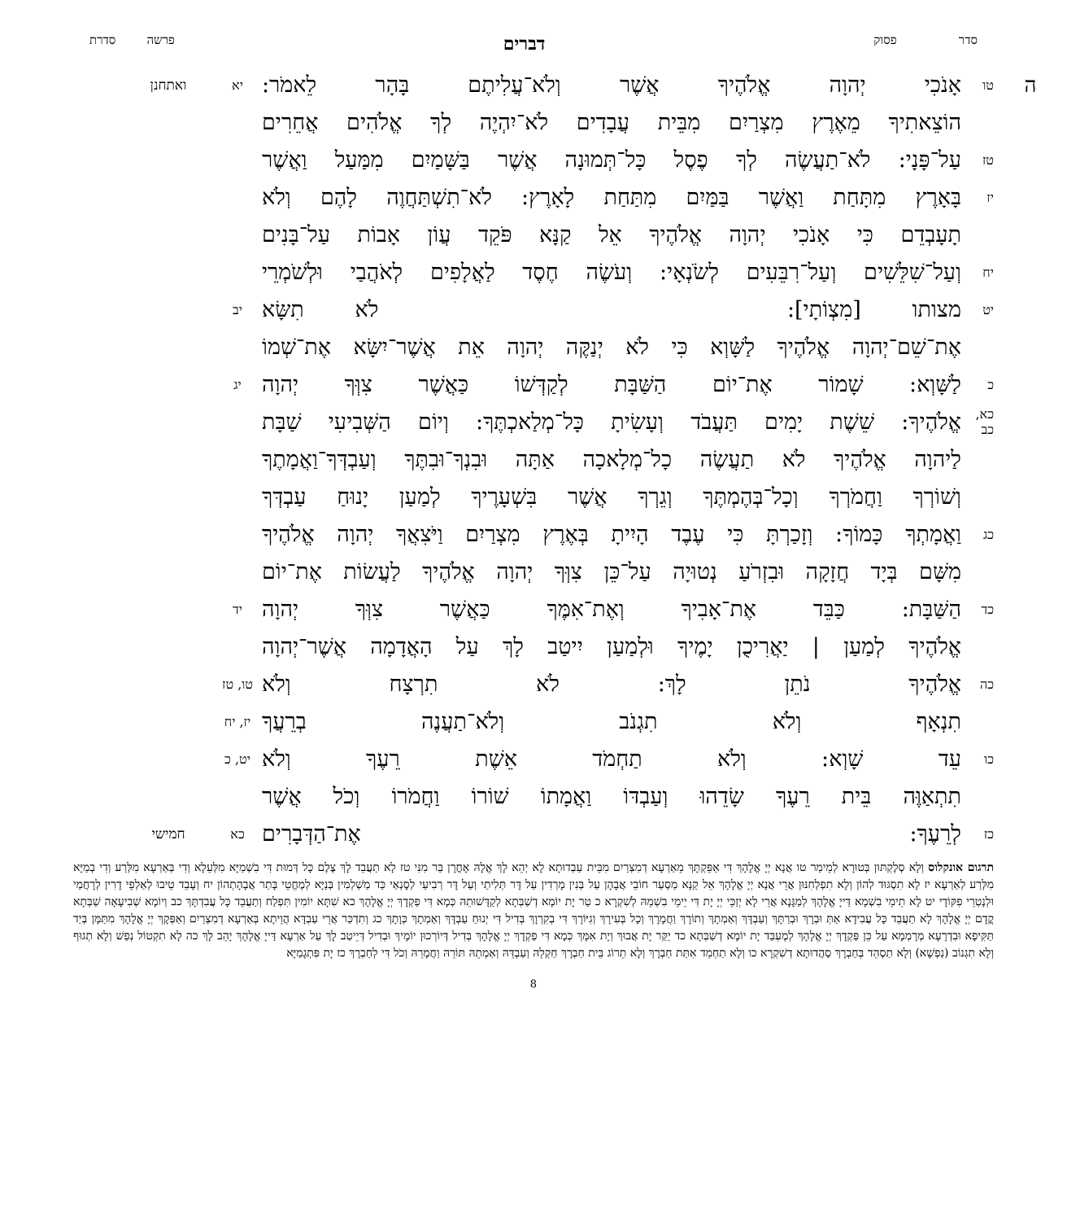סדר פסוק דברים פרשה סדרת
ה
טו
אָנֹכִי יְהוָה אֱלֹהֶיךָ אֲשֶׁר וְלֹא־עֲלִיתֶם בָּהָר לֵאמֹר:
יא ואתחנן
הוֹצֵאתִיךָ מֵאֶרֶץ מִצְרַיִם מִבֵּית עֲבָדִים לֹא־יִהְיֶה לְךָ אֱלֹהִים אֲחֵרִים
טז
עַל־פָּנָי: לֹא־תַעֲשֶׂה לְךָ פֶסֶל כָּל־תְּמוּנָה אֲשֶׁר בַּשָּׁמַיִם מִמַּעַל וַאֲשֶׁר
יז
בָּאָרֶץ מִתָּחַת וַאֲשֶׁר בַּמַּיִם מִתַּחַת לָאָרֶץ: לֹא־תִשְׁתַּחֲוֶה לָהֶם וְלֹא
תָעָבְדֵם כִּי אָנֹכִי יְהוָה אֱלֹהֶיךָ אֵל קַנָּא פֹּקֵד עֲוֹן אָבוֹת עַל־בָּנִים
יח
וְעַל־שִׁלֵּשִׁים וְעַל־רִבֵּעִים לְשֹׂנְאָי: וְעֹשֶׂה חֶסֶד לַאֲלָפִים לְאֹהֲבַי וּלְשֹׁמְרֵי
יט
מצותו [מִצְוֹתָי]: לֹא תִשָּׂא
יב
אֶת־שֵׁם־יְהוָה אֱלֹהֶיךָ לַשָּׁוְא כִּי לֹא יְנַקֶּה יְהוָה אֵת אֲשֶׁר־יִשָּׂא אֶת־שְׁמוֹ
כ
לַשָּׁוְא: שָׁמוֹר אֶת־יוֹם הַשַּׁבָּת לְקַדְּשׁוֹ כַּאֲשֶׁר צִוְּךָ יְהוָה
יג
כא, כב
אֱלֹהֶיךָ: שֵׁשֶׁת יָמִים תַּעֲבֹד וְעָשִׂיתָ כָּל־מְלַאכְתֶּךָ: וְיוֹם הַשְּׁבִיעִי שַׁבָּת
לַיהוָה אֱלֹהֶיךָ לֹא תַעֲשֶׂה כָל־מְלָאכָה אַתָּה וּבִנְךָ־וּבִתֶּךָ וְעַבְדְּךָ־וַאֲמָתֶךָ
וְשׁוֹרְךָ וַחֲמֹרְךָ וְכָל־בְּהֶמְתֶּךָ וְגֵרְךָ אֲשֶׁר בִּשְׁעָרֶיךָ לְמַעַן יָנוּחַ עַבְדְּךָ
כג
וַאֲמָתְךָ כָּמוֹךָ: וְזָכַרְתָּ כִּי עֶבֶד הָיִיתָ בְּאֶרֶץ מִצְרַיִם וַיֹּצִאֲךָ יְהוָה אֱלֹהֶיךָ
מִשָּׁם בְּיָד חֲזָקָה וּבִזְרֹעַ נְטוּיָה עַל־כֵּן צִוְּךָ יְהוָה אֱלֹהֶיךָ לַעֲשׂוֹת אֶת־יוֹם
כד
הַשַּׁבָּת: כַּבֵּד אֶת־אָבִיךָ וְאֶת־אִמֶּךָ כַּאֲשֶׁר צִוְּךָ יְהוָה
יד
אֱלֹהֶיךָ לְמַעַן | יַאֲרִיכֻן יָמֶיךָ וּלְמַעַן יִיטַב לָךְ עַל הָאֲדָמָה אֲשֶׁר־יְהוָה
כה
אֱלֹהֶיךָ נֹתֵן לָךְ: לֹא תִרְצָח וְלֹא
טו, טז
תִנְאָף וְלֹא תִגְנֹב וְלֹא־תַעֲנֶה בְרֵעֲךָ
יז, יח
כו
עֵד שָׁוְא: וְלֹא תַחְמֹד אֵשֶׁת רֵעֶךָ וְלֹא
יט, כ
תִתְאַוֶּה בֵּית רֵעֶךָ שָׂדֵהוּ וְעַבְדּוֹ וַאֲמָתוֹ שׁוֹרוֹ וַחֲמֹרוֹ וְכֹל אֲשֶׁר
כז
לְרֵעֶךָ: אֶת־הַדְּבָרִים
כא חמישי
תרגום אונקלוס וְלָא סְלֶקְתּוּן בְּטוּרָא לְמֵימַר טו אֲנָא יְיָ אֱלָהָךְ דִּי אַפֵּקְתָּךְ מֵאַרְעָא דְמִצְרַיִם מִבֵּית עַבְדוּתָא לָא יְהֵא לָךְ אֱלָהּ אָחֳרָן בַּר מִנִּי טז לָא תַעֲבֵד לָךְ צֶלֶם כָּל דְּמוּת דִּי בִשְׁמַיָּא מִלְּעֵלָא וְדִי בְּאַרְעָא מִלְּרַע וְדִי בְמַיָּא מִלְּרַע לְאַרְעָא יז לָא תִסְגּוּד לְהוֹן וְלָא תִפְלְחִנּוּן אֲרֵי אֲנָא יְיָ אֱלָהָךְ אֵל קַנָּא מַסְעַר חוֹבֵי אֲבָהָן עַל בְּנִין מָרְדִין עַל דָּר תְּלִיתַי וְעַל דָּר רְבִיעַי לְסָנְאַי כַּד מַשְׁלְמִין בְּנַיָּא לְמֶחֱטֵי בָּתַר אֲבָהָתְהוֹן יח וְעָבֵד טֵיבוּ לְאַלְפֵי דָרִין לְרָחֲמַי וּלְנָטְרֵי פִקּוֹדָי יט לָא תֵימֵי בִשְׁמָא דַּייָ אֱלָהָךְ לְמַגָּנָא אֲרֵי לָא יְזַכֵּי יְיָ יָת דִּי יֵימֵי בִשְׁמֵהּ לְשִׁקְרָא כ טַר יָת יוֹמָא דְשַׁבְּתָא לְקַדָּשׁוּתֵהּ כְּמָא דִּי פַקְדָךְ יְיָ אֱלָהָךְ כא שִׁתָּא יוֹמִין תִּפְלַח וְתַעֲבֵד כָּל עֲבִדְתָּךְ כב וְיוֹמָא שְׁבִיעָאָה שַׁבְּתָא קֳדָם יְיָ אֱלָהָךְ לָא תַעֲבֵד כָּל עֲבִידָא אַתְּ וּבְרָךְ וּבְרַתָּךְ וְעַבְדָּךְ וְאַמְתָךְ וְתוֹרָךְ וַחֲמָרָךְ וְכָל בְּעִירָךְ וְגִיּוֹרָךְ דִּי בְקִרְוָךְ בְּדִיל דִּי יְנוּחַ עַבְדָּךְ וְאַמְתָךְ כְּוָתָךְ כג וְתִדְכַּר אֲרֵי עַבְדָּא הֲוֵיתָא בְּאַרְעָא דְמִצְרַיִם וְאַפְּקָךְ יְיָ אֱלָהָךְ מִתַּמָּן בְּיַד תַּקִּיפָא וּבִדְרָעָא מְרָמְמָא עַל כֵּן פַּקְדָךְ יְיָ אֱלָהָךְ לְמֶעְבַּד יָת יוֹמָא דְשַׁבְּתָא כד יַקַּר יָת אֲבוּךְ וְיָת אִמָּךְ כְּמָא דִּי פַקְדָךְ יְיָ אֱלָהָךְ בְּדִיל דְּיוֹרְכוּן יוֹמָיךְ וּבְדִיל דְּיֵיטַב לָךְ עַל אַרְעָא דַּייָ אֱלָהָךְ יָהֵב לָךְ כה לָא תִקְטוֹל נְפַשׁ וְלָא תְגוּף וְלָא תִגְנוֹב (נַפְשָׁא) וְלָא תַסְהֵד בְּחַבְרָךְ סַהֲדוּתָא דְשִׁקְרָא כו וְלָא תַחְמֵד אִתַּת חַבְרָךְ וְלָא תֵרוֹג בֵּית חַבְרָךְ חַקְלֵהּ וְעַבְדֵּהּ וְאַמְתֵהּ תּוֹרֵהּ וַחֲמָרֵהּ וְכֹל דִּי לְחַבְרָךְ כז יָת פִּתְגָמַיָּא
8